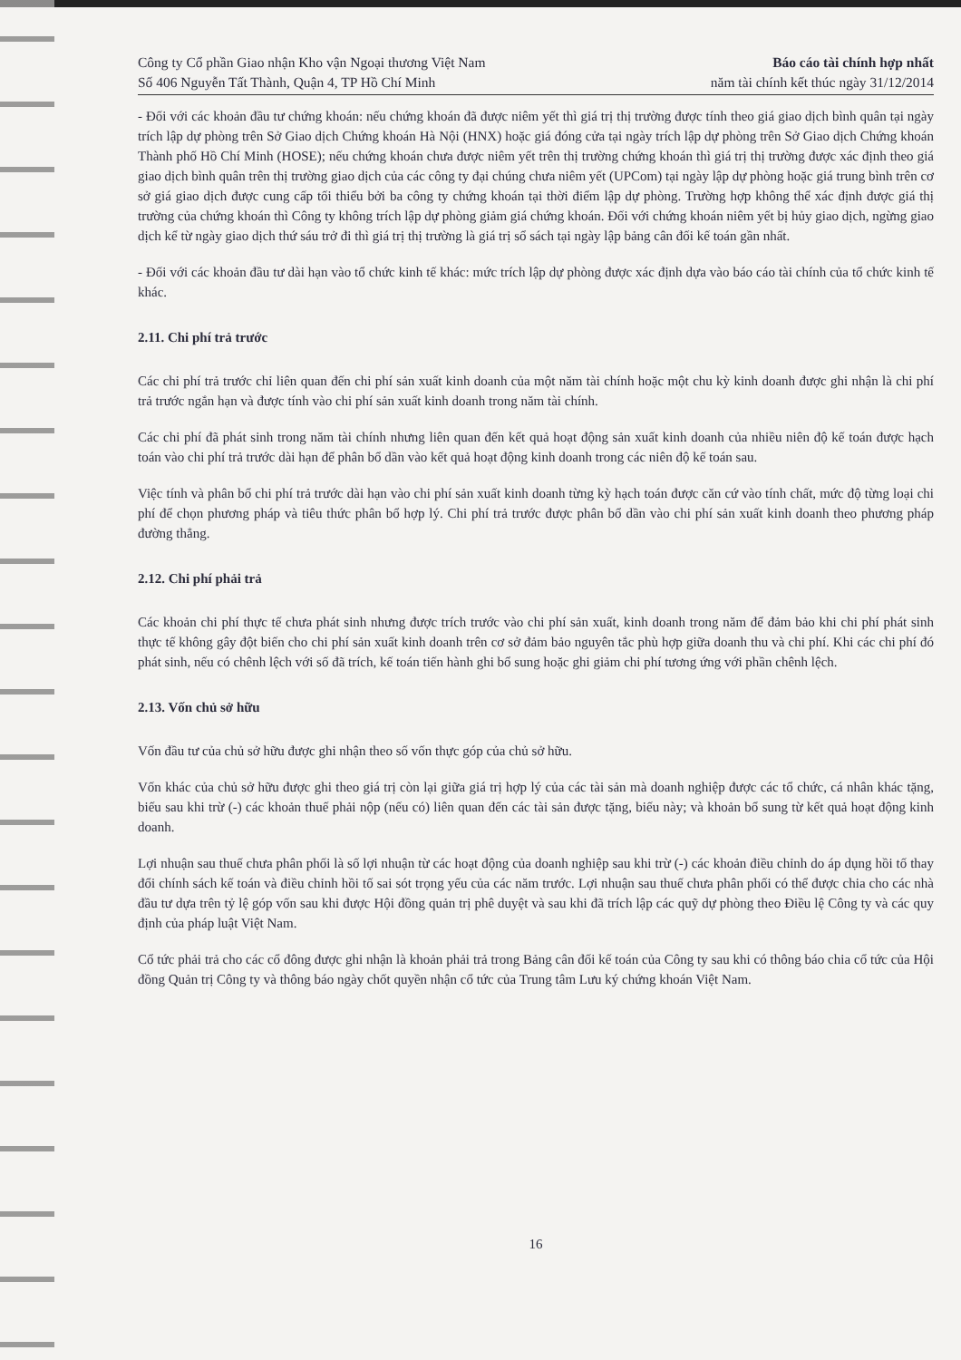Công ty Cổ phần Giao nhận Kho vận Ngoại thương Việt Nam
Số 406 Nguyễn Tất Thành, Quận 4, TP Hồ Chí Minh
Báo cáo tài chính hợp nhất
năm tài chính kết thúc ngày 31/12/2014
- Đối với các khoản đầu tư chứng khoán: nếu chứng khoán đã được niêm yết thì giá trị thị trường được tính theo giá giao dịch bình quân tại ngày trích lập dự phòng trên Sở Giao dịch Chứng khoán Hà Nội (HNX) hoặc giá đóng cửa tại ngày trích lập dự phòng trên Sở Giao dịch Chứng khoán Thành phố Hồ Chí Minh (HOSE); nếu chứng khoán chưa được niêm yết trên thị trường chứng khoán thì giá trị thị trường được xác định theo giá giao dịch bình quân trên thị trường giao dịch của các công ty đại chúng chưa niêm yết (UPCom) tại ngày lập dự phòng hoặc giá trung bình trên cơ sở giá giao dịch được cung cấp tối thiểu bởi ba công ty chứng khoán tại thời điểm lập dự phòng. Trường hợp không thể xác định được giá thị trường của chứng khoán thì Công ty không trích lập dự phòng giảm giá chứng khoán. Đối với chứng khoán niêm yết bị hủy giao dịch, ngừng giao dịch kể từ ngày giao dịch thứ sáu trở đi thì giá trị thị trường là giá trị sổ sách tại ngày lập bảng cân đối kế toán gần nhất.
- Đối với các khoản đầu tư dài hạn vào tổ chức kinh tế khác: mức trích lập dự phòng được xác định dựa vào báo cáo tài chính của tổ chức kinh tế khác.
2.11. Chi phí trả trước
Các chi phí trả trước chỉ liên quan đến chi phí sản xuất kinh doanh của một năm tài chính hoặc một chu kỳ kinh doanh được ghi nhận là chi phí trả trước ngắn hạn và được tính vào chi phí sản xuất kinh doanh trong năm tài chính.
Các chi phí đã phát sinh trong năm tài chính nhưng liên quan đến kết quả hoạt động sản xuất kinh doanh của nhiều niên độ kế toán được hạch toán vào chi phí trả trước dài hạn để phân bổ dần vào kết quả hoạt động kinh doanh trong các niên độ kế toán sau.
Việc tính và phân bổ chi phí trả trước dài hạn vào chi phí sản xuất kinh doanh từng kỳ hạch toán được căn cứ vào tính chất, mức độ từng loại chi phí để chọn phương pháp và tiêu thức phân bổ hợp lý. Chi phí trả trước được phân bổ dần vào chi phí sản xuất kinh doanh theo phương pháp đường thẳng.
2.12. Chi phí phải trả
Các khoản chi phí thực tế chưa phát sinh nhưng được trích trước vào chi phí sản xuất, kinh doanh trong năm để đảm bảo khi chi phí phát sinh thực tế không gây đột biến cho chi phí sản xuất kinh doanh trên cơ sở đảm bảo nguyên tắc phù hợp giữa doanh thu và chi phí. Khi các chi phí đó phát sinh, nếu có chênh lệch với số đã trích, kế toán tiến hành ghi bổ sung hoặc ghi giảm chi phí tương ứng với phần chênh lệch.
2.13. Vốn chủ sở hữu
Vốn đầu tư của chủ sở hữu được ghi nhận theo số vốn thực góp của chủ sở hữu.
Vốn khác của chủ sở hữu được ghi theo giá trị còn lại giữa giá trị hợp lý của các tài sản mà doanh nghiệp được các tổ chức, cá nhân khác tặng, biếu sau khi trừ (-) các khoản thuế phải nộp (nếu có) liên quan đến các tài sản được tặng, biếu này; và khoản bổ sung từ kết quả hoạt động kinh doanh.
Lợi nhuận sau thuế chưa phân phối là số lợi nhuận từ các hoạt động của doanh nghiệp sau khi trừ (-) các khoản điều chỉnh do áp dụng hồi tố thay đổi chính sách kế toán và điều chỉnh hồi tố sai sót trọng yếu của các năm trước. Lợi nhuận sau thuế chưa phân phối có thể được chia cho các nhà đầu tư dựa trên tỷ lệ góp vốn sau khi được Hội đồng quản trị phê duyệt và sau khi đã trích lập các quỹ dự phòng theo Điều lệ Công ty và các quy định của pháp luật Việt Nam.
Cổ tức phải trả cho các cổ đông được ghi nhận là khoản phải trả trong Bảng cân đối kế toán của Công ty sau khi có thông báo chia cổ tức của Hội đồng Quản trị Công ty và thông báo ngày chốt quyền nhận cổ tức của Trung tâm Lưu ký chứng khoán Việt Nam.
16